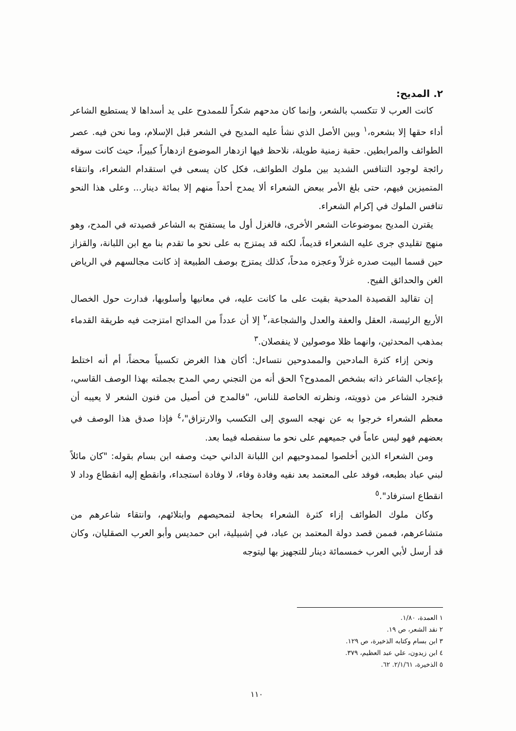٢. المديح:
كانت العرب لا تتكسب بالشعر، وإنما كان مدحهم شكراً للممدوح على يد أسداها لا يستطيع الشاعر أداء حقها إلا بشعره،<sup>١</sup> وبين الأصل الذي نشأ عليه المديح في الشعر قبل الإسلام، وما نحن فيه. عصر الطوائف والمرابطين. حقبة زمنية طويلة، نلاحظ فيها ازدهار الموضوع ازدهاراً كبيراً، حيث كانت سوقه رائجة لوجود التنافس الشديد بين ملوك الطوائف، فكل كان يسعى في استقدام الشعراء، وانتقاء المتميزين فيهم، حتى بلغ الأمر ببعض الشعراء ألا يمدح أحداً منهم إلا بمائة دينار... وعلى هذا النحو تنافس الملوك في إكرام الشعراء.
يقترن المديح بموضوعات الشعر الأخرى، فالغزل أول ما يستفتح به الشاعر قصيدته في المدح، وهو منهج تقليدي جرى عليه الشعراء قديماً، لكنه قد يمتزج به على نحو ما تقدم بنا مع ابن اللبانة، والقزاز حين قسما البيت صدره غزلاً وعجزه مدحاً، كذلك يمتزج بوصف الطبيعة إذ كانت مجالسهم في الرياض الغن والحدائق الفيح.
إن تقاليد القصيدة المدحية بقيت على ما كانت عليه، في معانيها وأسلوبها، فدارت حول الخصال الأربع الرئيسة، العقل والعفة والعدل والشجاعة،<sup>٢</sup> إلا أن عدداً من المدائح امتزجت فيه طريقة القدماء بمذهب المحدثين، وانهما ظلا موصولين لا ينفصلان.<sup>٣</sup>
ونحن إزاء كثرة المادحين والممدوحين نتساءل: أكان هذا الغرض تكسبياً محضاً، أم أنه اختلط بإعجاب الشاعر ذاته بشخص الممدوح؟ الحق أنه من التجني رمي المدح بجملته بهذا الوصف القاسي، فنجرد الشاعر من ذوويته، ونظرته الخاصة للناس، "فالمدح فن أصيل من فنون الشعر لا يعيبه أن معظم الشعراء خرجوا به عن نهجه السوي إلى التكسب والارتزاق"،<sup>٤</sup> فإذا صدق هذا الوصف في بعضهم فهو ليس عاماً في جميعهم على نحو ما سنفصله فيما بعد.
ومن الشعراء الذين أخلصوا لممدوحيهم ابن اللبانة الداني حيث وصفه ابن بسام بقوله: "كان مائلاً لبني عباد بطبعه، فوفد على المعتمد بعد نفيه وفادة وفاء، لا وفادة استجداء، وانقطع إليه انقطاع وداد لا انقطاع استرفاد".<sup>٥</sup>
وكان ملوك الطوائف إزاء كثرة الشعراء بحاجة لتمحيصهم وابتلائهم، وانتقاء شاعرهم من متشاعرهم، فممن قصد دولة المعتمد بن عباد، في إشبيلية، ابن حمديس وأبو العرب الصقليان، وكان قد أرسل لأبي العرب خمسمائة دينار للتجهيز بها ليتوجه
١ العمدة، ١/٨٠.
٢ نقد الشعر، ص ١٩.
٣ ابن بسام وكتابه الذخيرة، ص ١٢٩.
٤ ابن زيدون، علي عبد العظيم، ٣٧٩.
٥ الذخيرة، ٢/١/٦١. ٦٢.
١١٠